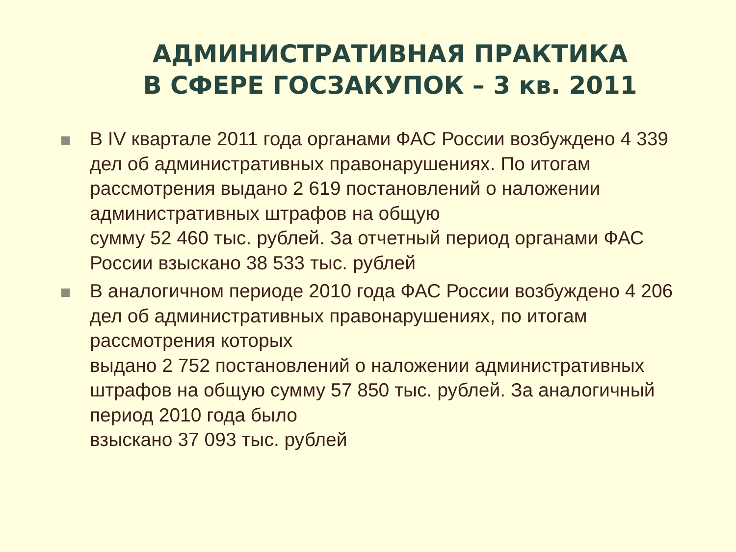АДМИНИСТРАТИВНАЯ ПРАКТИКА
В СФЕРЕ ГОСЗАКУПОК – 3 кв. 2011
В IV квартале 2011 года органами ФАС России возбуждено 4 339 дел об административных правонарушениях. По итогам рассмотрения выдано 2 619 постановлений о наложении административных штрафов на общую
сумму 52 460 тыс. рублей. За отчетный период органами ФАС России взыскано 38 533 тыс. рублей
В аналогичном периоде 2010 года ФАС России возбуждено 4 206 дел об административных правонарушениях, по итогам рассмотрения которых
выдано 2 752 постановлений о наложении административных штрафов на общую сумму 57 850 тыс. рублей. За аналогичный период 2010 года было
взыскано 37 093 тыс. рублей